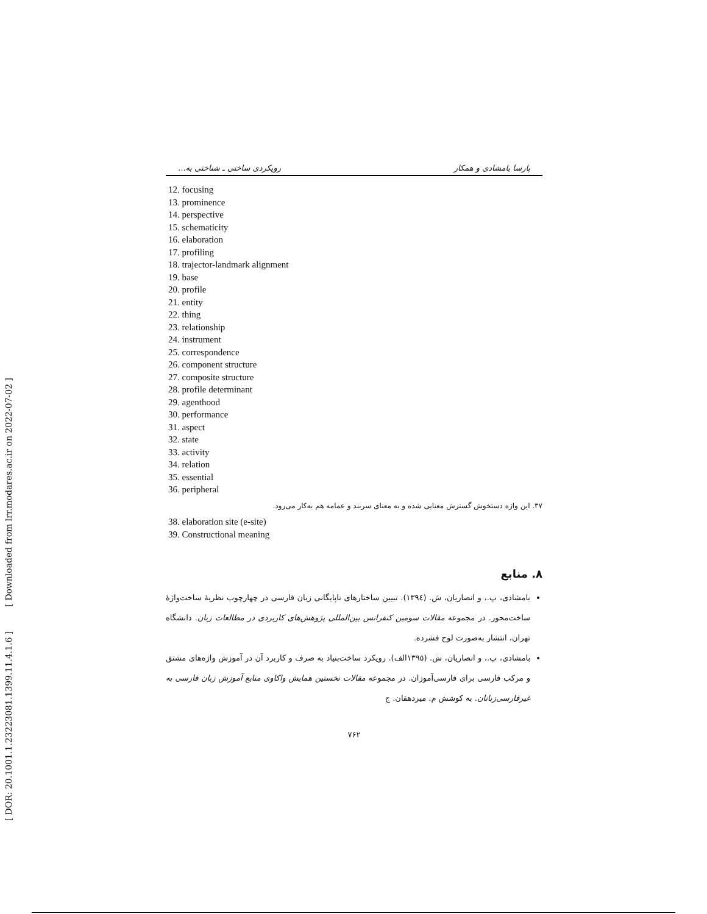[ DOR: 20.1001.1.23223081.1399.11.4.1.6 ] [ Downloaded from lrr.modares.ac.ir on 2022-07-02 ]
پارسا بامشادی و همکار رویکردی ساختی ـ شناختی به...
12. focusing
13. prominence
14. perspective
15. schematicity
16. elaboration
17. profiling
18. trajector-landmark alignment
19. base
20. profile
21. entity
22. thing
23. relationship
24. instrument
25. correspondence
26. component structure
27. composite structure
28. profile determinant
29. agenthood
30. performance
31. aspect
32. state
33. activity
34. relation
35. essential
36. peripheral
۳۷. این واژه دستخوش گسترش معنایی شده و به معنای سربند و عمامه هم به‌کار می‌رود.
38. elaboration site (e-site)
39. Constructional meaning
۸. منابع
بامشادی، پ.، و انصاریان، ش. (۱۳۹٤). تبیین ساختارهای ناپایگانی زبان فارسی در چهارچوب نظریۀ ساخت‌واژۀ ساخت‌محور. در مجموعه مقالات سومین کنفرانس بین‌المللی پژوهش‌های کاربردی در مطالعات زبان. دانشگاه تهران، انتشار به‌صورت لوح فشرده.
بامشادی، پ.، و انصاریان، ش. (۱۳۹٥الف). رویکرد ساخت‌بنیاد به صرف و کاربرد آن در آموزش واژه‌های مشتق و مرکب فارسی برای فارسی‌آموزان. در مجموعه مقالات نخستین همایش واکاوی منابع آموزش زبان فارسی به غیرفارسی‌زبانان. به کوشش م. میردهقان. ج
۷۶۲